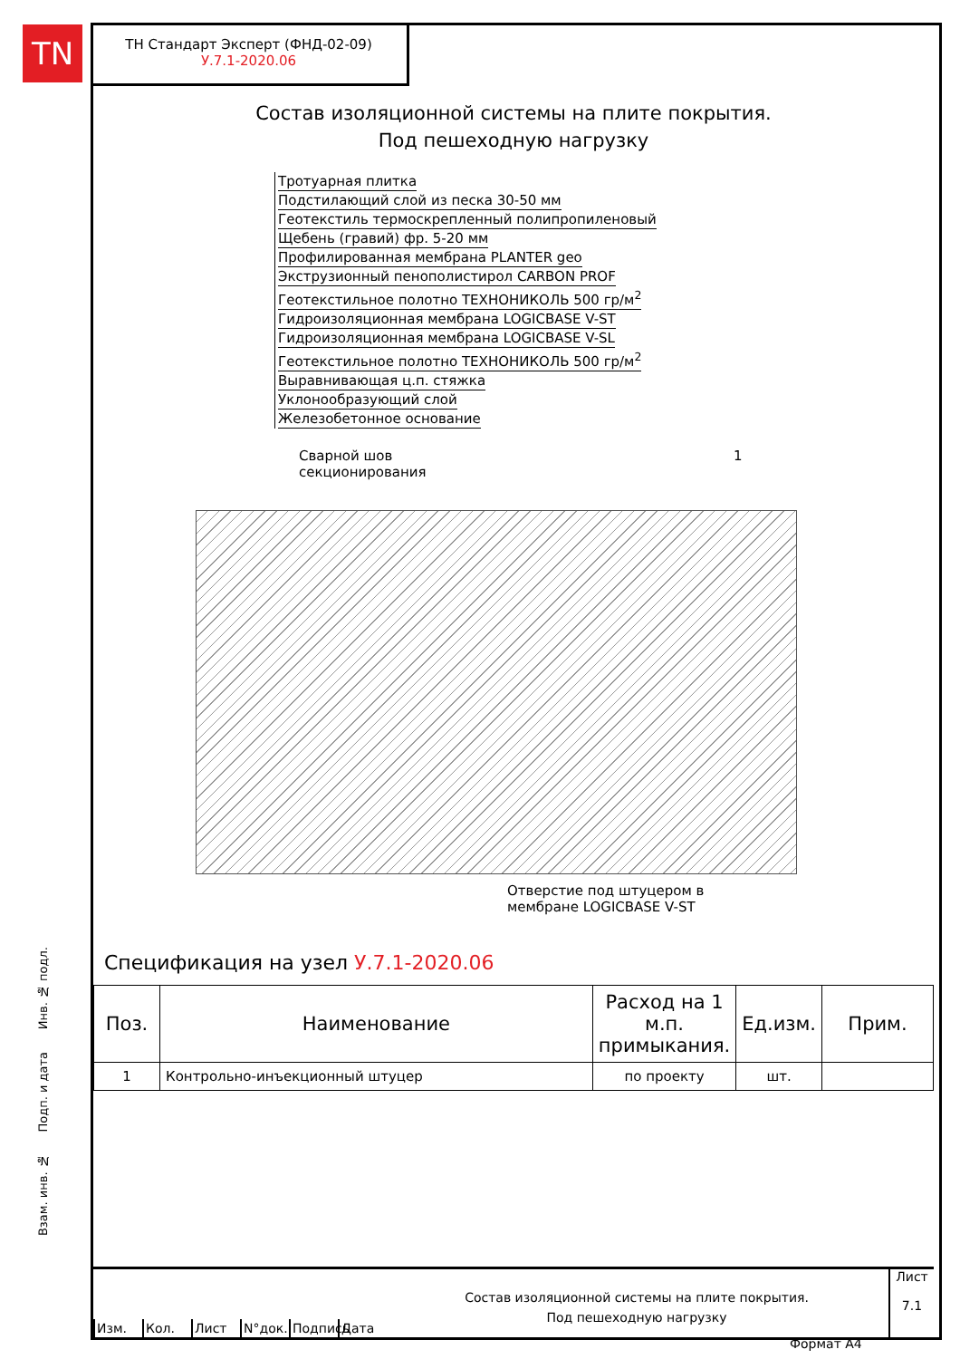TN
ТН Стандарт Эксперт (ФНД-02-09)
У.7.1-2020.06
Состав изоляционной системы на плите покрытия.
Под пешеходную нагрузку
Тротуарная плитка
Подстилающий слой из песка 30-50 мм
Геотекстиль термоскрепленный полипропиленовый
Щебень (гравий) фр. 5-20 мм
Профилированная мембрана PLANTER geo
Экструзионный пенополистирол CARBON PROF
Геотекстильное полотно ТЕХНОНИКОЛЬ 500 гр/м<sup>2</sup>
Гидроизоляционная мембрана LOGICBASE V-ST
Гидроизоляционная мембрана LOGICBASE V-SL
Геотекстильное полотно ТЕХНОНИКОЛЬ 500 гр/м<sup>2</sup>
Выравнивающая ц.п. стяжка
Уклонообразующий слой
Железобетонное основание
Сварной шов
секционирования
1
Отверстие под штуцером в
мембране LOGICBASE V-ST
Спецификация на узел У.7.1-2020.06
| Поз. | Наименование | Расход на 1 м.п. примыкания. | Ед.изм. | Прим. |
| --- | --- | --- | --- | --- |
| 1 | Контрольно-инъекционный штуцер | по проекту | шт. | |
Взам. инв. № Подп. и дата Инв. № подл.
Изм. Кол. Лист N°док.
Подпись
Дата
Состав изоляционной системы на плите покрытия.
Под пешеходную нагрузку
Лист
7.1
Формат A4